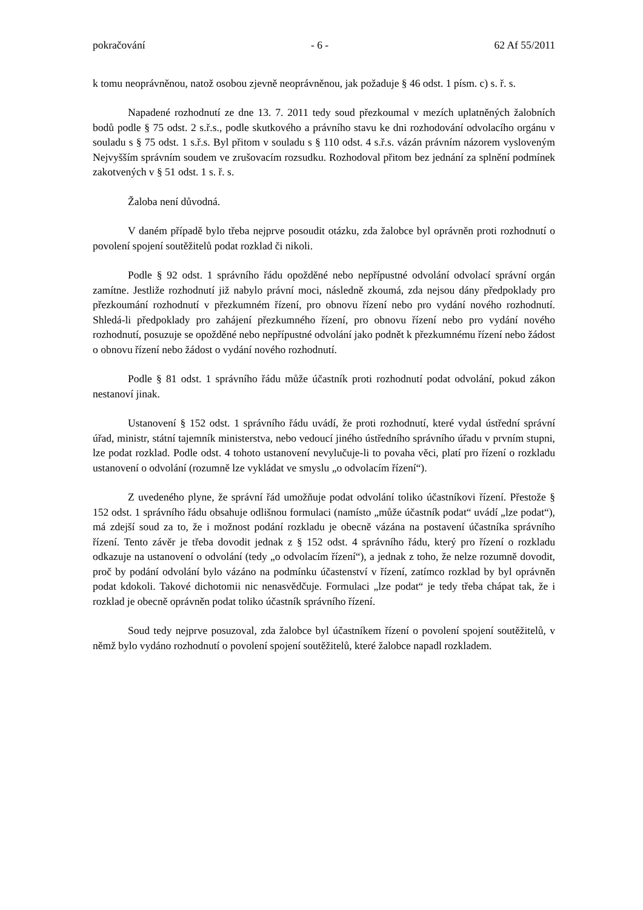pokračování - 6 - 62 Af 55/2011
k tomu neoprávněnou, natož osobou zjevně neoprávněnou, jak požaduje § 46 odst. 1 písm. c) s. ř. s.
Napadené rozhodnutí ze dne 13. 7. 2011 tedy soud přezkoumal v mezích uplatněných žalobních bodů podle § 75 odst. 2 s.ř.s., podle skutkového a právního stavu ke dni rozhodování odvolacího orgánu v souladu s § 75 odst. 1 s.ř.s. Byl přitom v souladu s § 110 odst. 4 s.ř.s. vázán právním názorem vysloveným Nejvyšším správním soudem ve zrušovacím rozsudku. Rozhodoval přitom bez jednání za splnění podmínek zakotvených v § 51 odst. 1 s. ř. s.
Žaloba není důvodná.
V daném případě bylo třeba nejprve posoudit otázku, zda žalobce byl oprávněn proti rozhodnutí o povolení spojení soutěžitelů podat rozklad či nikoli.
Podle § 92 odst. 1 správního řádu opožděné nebo nepřípustné odvolání odvolací správní orgán zamítne. Jestliže rozhodnutí již nabylo právní moci, následně zkoumá, zda nejsou dány předpoklady pro přezkoumání rozhodnutí v přezkumném řízení, pro obnovu řízení nebo pro vydání nového rozhodnutí. Shledá-li předpoklady pro zahájení přezkumného řízení, pro obnovu řízení nebo pro vydání nového rozhodnutí, posuzuje se opožděné nebo nepřípustné odvolání jako podnět k přezkumnému řízení nebo žádost o obnovu řízení nebo žádost o vydání nového rozhodnutí.
Podle § 81 odst. 1 správního řádu může účastník proti rozhodnutí podat odvolání, pokud zákon nestanoví jinak.
Ustanovení § 152 odst. 1 správního řádu uvádí, že proti rozhodnutí, které vydal ústřední správní úřad, ministr, státní tajemník ministerstva, nebo vedoucí jiného ústředního správního úřadu v prvním stupni, lze podat rozklad. Podle odst. 4 tohoto ustanovení nevylučuje-li to povaha věci, platí pro řízení o rozkladu ustanovení o odvolání (rozumně lze vykládat ve smyslu „o odvolacím řízení“).
Z uvedeného plyne, že správní řád umožňuje podat odvolání toliko účastníkovi řízení. Přestože § 152 odst. 1 správního řádu obsahuje odlišnou formulaci (namísto „může účastník podat“ uvádí „lze podat“), má zdejší soud za to, že i možnost podání rozkladu je obecně vázána na postavení účastníka správního řízení. Tento závěr je třeba dovodit jednak z § 152 odst. 4 správního řádu, který pro řízení o rozkladu odkazuje na ustanovení o odvolání (tedy „o odvolacím řízení“), a jednak z toho, že nelze rozumně dovodit, proč by podání odvolání bylo vázáno na podmínku účastenství v řízení, zatímco rozklad by byl oprávněn podat kdokoli. Takové dichotomii nic nenasvědčuje. Formulaci „lze podat“ je tedy třeba chápat tak, že i rozklad je obecně oprávněn podat toliko účastník správního řízení.
Soud tedy nejprve posuzoval, zda žalobce byl účastníkem řízení o povolení spojení soutěžitelů, v němž bylo vydáno rozhodnutí o povolení spojení soutěžitelů, které žalobce napadl rozkladem.